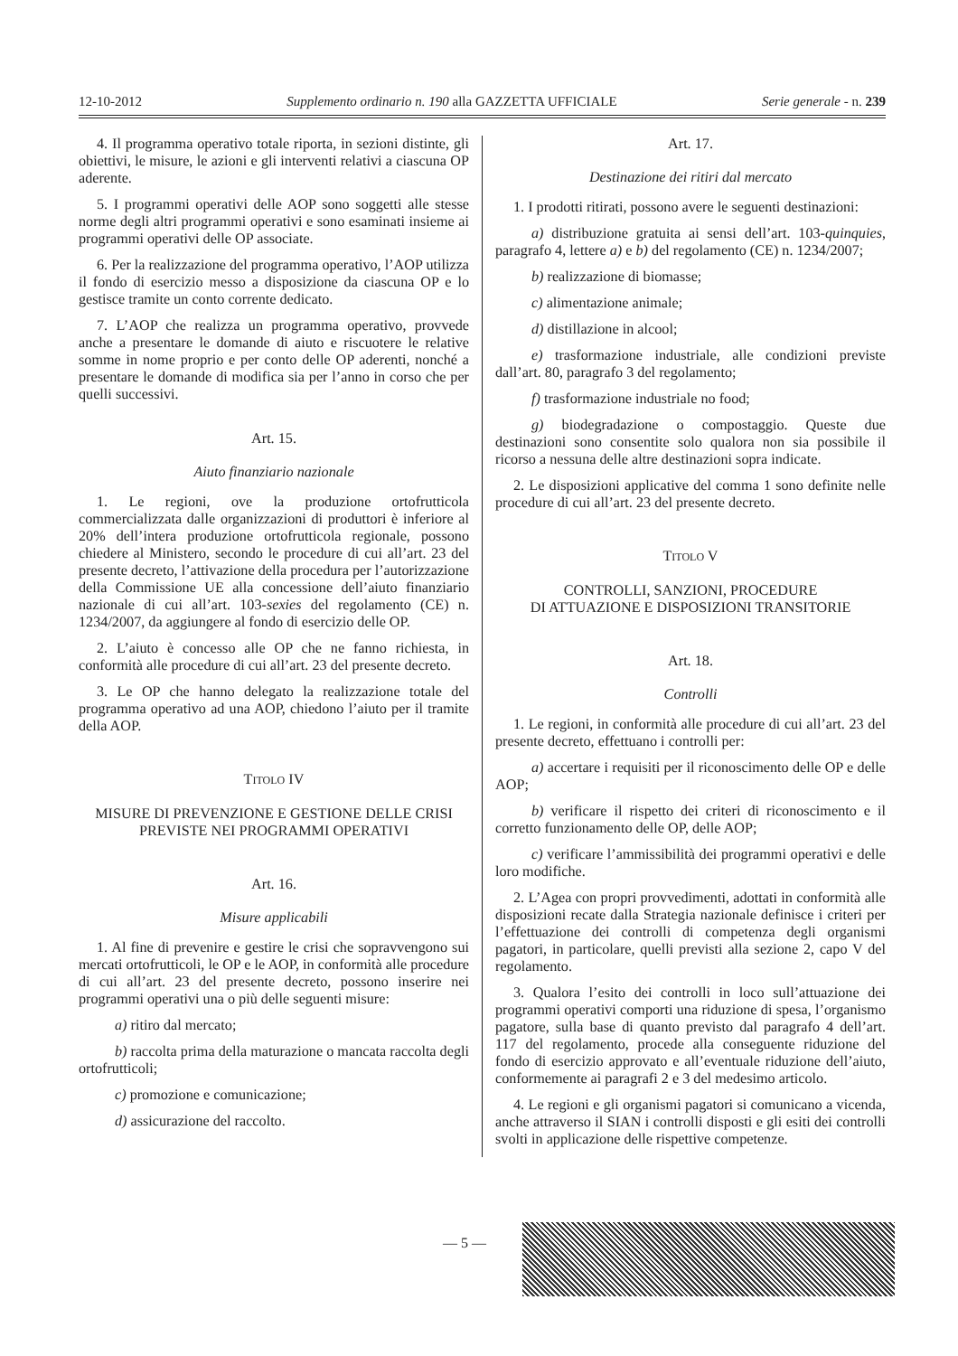12-10-2012 Supplemento ordinario n. 190 alla GAZZETTA UFFICIALE Serie generale - n. 239
4. Il programma operativo totale riporta, in sezioni distinte, gli obiettivi, le misure, le azioni e gli interventi relativi a ciascuna OP aderente.
5. I programmi operativi delle AOP sono soggetti alle stesse norme degli altri programmi operativi e sono esaminati insieme ai programmi operativi delle OP associate.
6. Per la realizzazione del programma operativo, l’AOP utilizza il fondo di esercizio messo a disposizione da ciascuna OP e lo gestisce tramite un conto corrente dedicato.
7. L’AOP che realizza un programma operativo, provvede anche a presentare le domande di aiuto e riscuotere le relative somme in nome proprio e per conto delle OP aderenti, nonché a presentare le domande di modifica sia per l’anno in corso che per quelli successivi.
Art. 15.
Aiuto finanziario nazionale
1. Le regioni, ove la produzione ortofrutticola commercializzata dalle organizzazioni di produttori è inferiore al 20% dell’intera produzione ortofrutticola regionale, possono chiedere al Ministero, secondo le procedure di cui all’art. 23 del presente decreto, l’attivazione della procedura per l’autorizzazione della Commissione UE alla concessione dell’aiuto finanziario nazionale di cui all’art. 103-sexies del regolamento (CE) n. 1234/2007, da aggiungere al fondo di esercizio delle OP.
2. L’aiuto è concesso alle OP che ne fanno richiesta, in conformità alle procedure di cui all’art. 23 del presente decreto.
3. Le OP che hanno delegato la realizzazione totale del programma operativo ad una AOP, chiedono l’aiuto per il tramite della AOP.
TITOLO IV
MISURE DI PREVENZIONE E GESTIONE DELLE CRISI PREVISTE NEI PROGRAMMI OPERATIVI
Art. 16.
Misure applicabili
1. Al fine di prevenire e gestire le crisi che sopravvengono sui mercati ortofrutticoli, le OP e le AOP, in conformità alle procedure di cui all’art. 23 del presente decreto, possono inserire nei programmi operativi una o più delle seguenti misure:
a) ritiro dal mercato;
b) raccolta prima della maturazione o mancata raccolta degli ortofrutticoli;
c) promozione e comunicazione;
d) assicurazione del raccolto.
Art. 17.
Destinazione dei ritiri dal mercato
1. I prodotti ritirati, possono avere le seguenti destinazioni:
a) distribuzione gratuita ai sensi dell’art. 103-quinquies, paragrafo 4, lettere a) e b) del regolamento (CE) n. 1234/2007;
b) realizzazione di biomasse;
c) alimentazione animale;
d) distillazione in alcool;
e) trasformazione industriale, alle condizioni previste dall’art. 80, paragrafo 3 del regolamento;
f) trasformazione industriale no food;
g) biodegradazione o compostaggio. Queste due destinazioni sono consentite solo qualora non sia possibile il ricorso a nessuna delle altre destinazioni sopra indicate.
2. Le disposizioni applicative del comma 1 sono definite nelle procedure di cui all’art. 23 del presente decreto.
TITOLO V
CONTROLLI, SANZIONI, PROCEDURE
DI ATTUAZIONE E DISPOSIZIONI TRANSITORIE
Art. 18.
Controlli
1. Le regioni, in conformità alle procedure di cui all’art. 23 del presente decreto, effettuano i controlli per:
a) accertare i requisiti per il riconoscimento delle OP e delle AOP;
b) verificare il rispetto dei criteri di riconoscimento e il corretto funzionamento delle OP, delle AOP;
c) verificare l’ammissibilità dei programmi operativi e delle loro modifiche.
2. L’Agea con propri provvedimenti, adottati in conformità alle disposizioni recate dalla Strategia nazionale definisce i criteri per l’effettuazione dei controlli di competenza degli organismi pagatori, in particolare, quelli previsti alla sezione 2, capo V del regolamento.
3. Qualora l’esito dei controlli in loco sull’attuazione dei programmi operativi comporti una riduzione di spesa, l’organismo pagatore, sulla base di quanto previsto dal paragrafo 4 dell’art. 117 del regolamento, procede alla conseguente riduzione del fondo di esercizio approvato e all’eventuale riduzione dell’aiuto, conformemente ai paragrafi 2 e 3 del medesimo articolo.
4. Le regioni e gli organismi pagatori si comunicano a vicenda, anche attraverso il SIAN i controlli disposti e gli esiti dei controlli svolti in applicazione delle rispettive competenze.
— 5 —